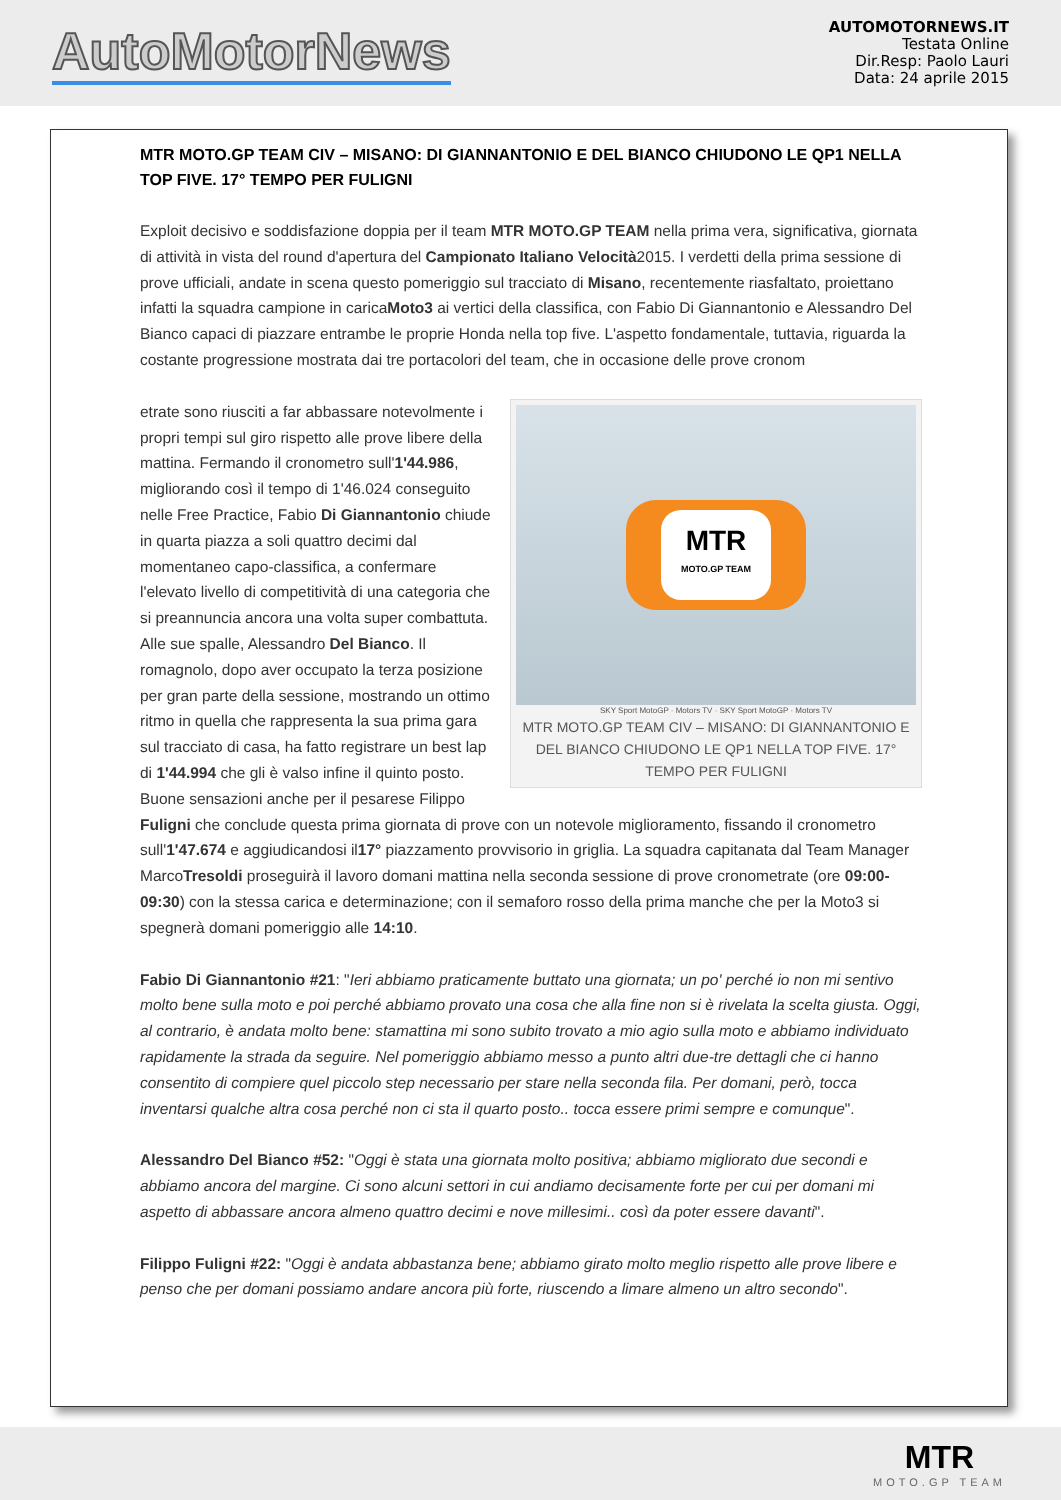AutoMotorNews
AUTOMOTORNEWS.IT
Testata Online
Dir.Resp: Paolo Lauri
Data: 24 aprile 2015
MTR MOTO.GP TEAM CIV – MISANO: DI GIANNANTONIO E DEL BIANCO CHIUDONO LE QP1 NELLA TOP FIVE. 17° TEMPO PER FULIGNI
Exploit decisivo e soddisfazione doppia per il team MTR MOTO.GP TEAM nella prima vera, significativa, giornata di attività in vista del round d'apertura del Campionato Italiano Velocità2015. I verdetti della prima sessione di prove ufficiali, andate in scena questo pomeriggio sul tracciato di Misano, recentemente riasfaltato, proiettano infatti la squadra campione in caricaMoto3 ai vertici della classifica, con Fabio Di Giannantonio e Alessandro Del Bianco capaci di piazzare entrambe le proprie Honda nella top five. L'aspetto fondamentale, tuttavia, riguarda la costante progressione mostrata dai tre portacolori del team, che in occasione delle prove cronom
MTR
MOTO.GP TEAM
SKY Sport MotoGP · Motors TV · SKY Sport MotoGP · Motors TV
MTR MOTO.GP TEAM CIV – MISANO: DI GIANNANTONIO E DEL BIANCO CHIUDONO LE QP1 NELLA TOP FIVE. 17° TEMPO PER FULIGNI
etrate sono riusciti a far abbassare notevolmente i propri tempi sul giro rispetto alle prove libere della mattina. Fermando il cronometro sull'1'44.986, migliorando così il tempo di 1'46.024 conseguito nelle Free Practice, Fabio Di Giannantonio chiude in quarta piazza a soli quattro decimi dal momentaneo capo-classifica, a confermare l'elevato livello di competitività di una categoria che si preannuncia ancora una volta super combattuta. Alle sue spalle, Alessandro Del Bianco. Il romagnolo, dopo aver occupato la terza posizione per gran parte della sessione, mostrando un ottimo ritmo in quella che rappresenta la sua prima gara sul tracciato di casa, ha fatto registrare un best lap di 1'44.994 che gli è valso infine il quinto posto. Buone sensazioni anche per il pesarese Filippo Fuligni che conclude questa prima giornata di prove con un notevole miglioramento, fissando il cronometro sull'1'47.674 e aggiudicandosi il17° piazzamento provvisorio in griglia. La squadra capitanata dal Team Manager MarcoTresoldi proseguirà il lavoro domani mattina nella seconda sessione di prove cronometrate (ore 09:00-09:30) con la stessa carica e determinazione; con il semaforo rosso della prima manche che per la Moto3 si spegnerà domani pomeriggio alle 14:10.
Fabio Di Giannantonio #21: "Ieri abbiamo praticamente buttato una giornata; un po' perché io non mi sentivo molto bene sulla moto e poi perché abbiamo provato una cosa che alla fine non si è rivelata la scelta giusta. Oggi, al contrario, è andata molto bene: stamattina mi sono subito trovato a mio agio sulla moto e abbiamo individuato rapidamente la strada da seguire. Nel pomeriggio abbiamo messo a punto altri due-tre dettagli che ci hanno consentito di compiere quel piccolo step necessario per stare nella seconda fila. Per domani, però, tocca inventarsi qualche altra cosa perché non ci sta il quarto posto.. tocca essere primi sempre e comunque".
Alessandro Del Bianco #52: "Oggi è stata una giornata molto positiva; abbiamo migliorato due secondi e abbiamo ancora del margine. Ci sono alcuni settori in cui andiamo decisamente forte per cui per domani mi aspetto di abbassare ancora almeno quattro decimi e nove millesimi.. così da poter essere davanti".
Filippo Fuligni #22: "Oggi è andata abbastanza bene; abbiamo girato molto meglio rispetto alle prove libere e penso che per domani possiamo andare ancora più forte, riuscendo a limare almeno un altro secondo".
MTR
MOTO.GP TEAM